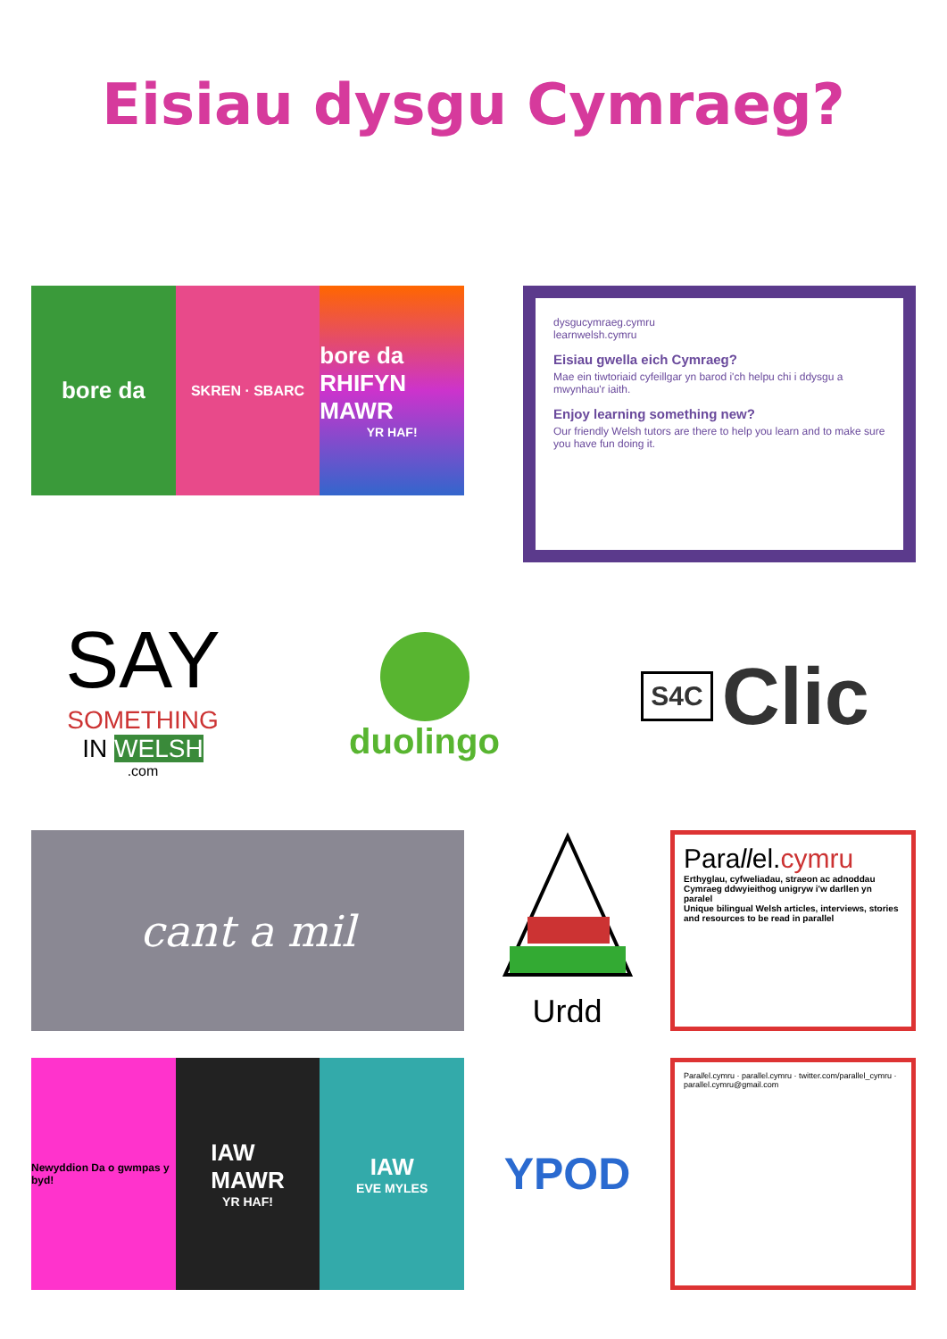Eisiau dysgu Cymraeg?
bore da
SKREN · SBARC
bore da
RHIFYN MAWR
YR HAF!
dysgucymraeg.cymru
learnwelsh.cymru
Eisiau gwella eich Cymraeg?
Mae ein tiwtoriaid cyfeillgar yn barod i'ch helpu chi i ddysgu a mwynhau'r iaith.
Enjoy learning something new?
Our friendly Welsh tutors are there to help you learn and to make sure you have fun doing it.
SAY
SOMETHING
IN WELSH
.com
duolingo
S4C Clic
cant a mil
Urdd
Parallel.cymru
Erthyglau, cyfweliadau, straeon ac adnoddau Cymraeg ddwyieithog unigryw i'w darllen yn paralel
Unique bilingual Welsh articles, interviews, stories and resources to be read in parallel
Newyddion Da o gwmpas y byd!
IAW
MAWR
YR HAF!
IAW
EVE MYLES
YPOD
Parallel.cymru · parallel.cymru · twitter.com/parallel_cymru · parallel.cymru@gmail.com